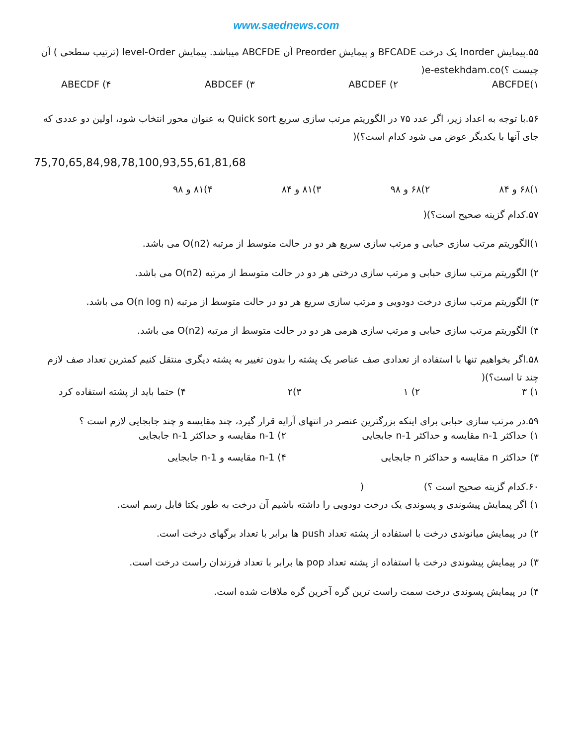www.saednews.com
۵۵.پیمایش Inorder یک درخت BFCADE و پیمایش Preorder آن ABCFDE میباشد. پیمایش level-Order (ترتیب سطحی ) آن چیست ؟)e-estekhdam.co(
۱)ABCFDE ۲) ABCDEF ۳) ABDCEF ۴) ABECDF
۵۶.با توجه به اعداد زیر، اگر عدد ۷۵ در الگوریتم مرتب سازی سریع Quick sort به عنوان محور انتخاب شود، اولین دو عددی که جای آنها با یکدیگر عوض می شود کدام است؟)(
75,70,65,84,98,78,100,93,55,61,81,68
۱)۶۸ و ۸۴ ۲)۶۸ و ۹۸ ۳)۸۱ و ۸۴ ۴)۸۱ و ۹۸
۵۷.کدام گزینه صحیح است؟)(
۱)الگوریتم مرتب سازی حبابی و مرتب سازی سریع هر دو در حالت متوسط از مرتبه O(n2) می باشد.
۲) الگوریتم مرتب سازی حبابی و مرتب سازی درختی هر دو در حالت متوسط از مرتبه O(n2) می باشد.
۳) الگوریتم مرتب سازی درخت دودویی و مرتب سازی سریع هر دو در حالت متوسط از مرتبه O(n log n) می باشد.
۴) الگوریتم مرتب سازی حبابی و مرتب سازی هرمی هر دو در حالت متوسط از مرتبه O(n2) می باشد.
۵۸.اگر بخواهیم تنها با استفاده از تعدادی صف عناصر یک پشته را بدون تغییر به پشته دیگری منتقل کنیم کمترین تعداد صف لازم چند تا است؟)(
۱) ۳ ۲) ۱ ۳)۲ ۴) حتما باید از پشته استفاده کرد
۵۹.در مرتب سازی حبابی برای اینکه بزرگترین عنصر در انتهای آرایه قرار گیرد، چند مقایسه و چند جابجایی لازم است ؟
۱) حداکثر n-1 مقایسه و حداکثر n-1 جابجایی ۲) n-1 مقایسه و حداکثر n-1 جابجایی
۳) حداکثر n مقایسه و حداکثر n جابجایی ۴) n-1 مقایسه و n-1 جابجایی
۶۰.کدام گزینه صحیح است ؟) (
۱) اگر پیمایش پیشوندی و پسوندی یک درخت دودویی را داشته باشیم آن درخت به طور یکتا قابل رسم است.
۲) در پیمایش میانوندی درخت با استفاده از پشته تعداد push ها برابر با تعداد برگهای درخت است.
۳) در پیمایش پیشوندی درخت با استفاده از پشته تعداد pop ها برابر با تعداد فرزندان راست درخت است.
۴) در پیمایش پسوندی درخت سمت راست ترین گره آخرین گره ملاقات شده است.